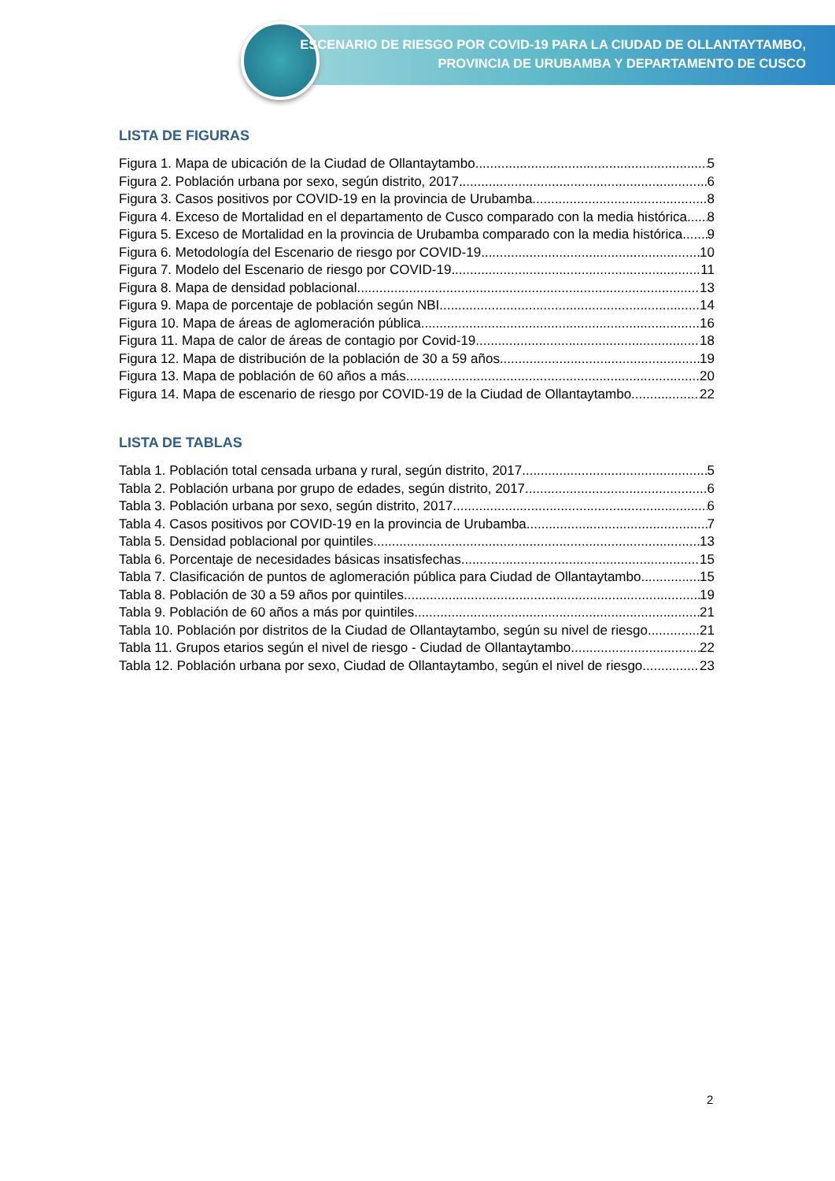ESCENARIO DE RIESGO POR COVID-19 PARA LA CIUDAD DE OLLANTAYTAMBO,
PROVINCIA DE URUBAMBA Y DEPARTAMENTO DE CUSCO
LISTA DE FIGURAS
Figura 1. Mapa de ubicación de la Ciudad de Ollantaytambo 5
Figura 2. Población urbana por sexo, según distrito, 2017 6
Figura 3. Casos positivos por COVID-19 en la provincia de Urubamba 8
Figura 4. Exceso de Mortalidad en el departamento de Cusco comparado con la media histórica 8
Figura 5. Exceso de Mortalidad en la provincia de Urubamba comparado con la media histórica 9
Figura 6. Metodología del Escenario de riesgo por COVID-19 10
Figura 7. Modelo del Escenario de riesgo por COVID-19 11
Figura 8. Mapa de densidad poblacional 13
Figura 9. Mapa de porcentaje de población según NBI 14
Figura 10. Mapa de áreas de aglomeración pública 16
Figura 11. Mapa de calor de áreas de contagio por Covid-19 18
Figura 12. Mapa de distribución de la población de 30 a 59 años 19
Figura 13. Mapa de población de 60 años a más 20
Figura 14. Mapa de escenario de riesgo por COVID-19 de la Ciudad de Ollantaytambo 22
LISTA DE TABLAS
Tabla 1. Población total censada urbana y rural, según distrito, 2017 5
Tabla 2. Población urbana por grupo de edades, según distrito, 2017 6
Tabla 3. Población urbana por sexo, según distrito, 2017 6
Tabla 4. Casos positivos por COVID-19 en la provincia de Urubamba 7
Tabla 5. Densidad poblacional por quintiles 13
Tabla 6. Porcentaje de necesidades básicas insatisfechas 15
Tabla 7. Clasificación de puntos de aglomeración pública para Ciudad de Ollantaytambo 15
Tabla 8. Población de 30 a 59 años por quintiles 19
Tabla 9. Población de 60 años a más por quintiles 21
Tabla 10. Población por distritos de la Ciudad de Ollantaytambo, según su nivel de riesgo 21
Tabla 11. Grupos etarios según el nivel de riesgo - Ciudad de Ollantaytambo 22
Tabla 12. Población urbana por sexo, Ciudad de Ollantaytambo, según el nivel de riesgo 23
2